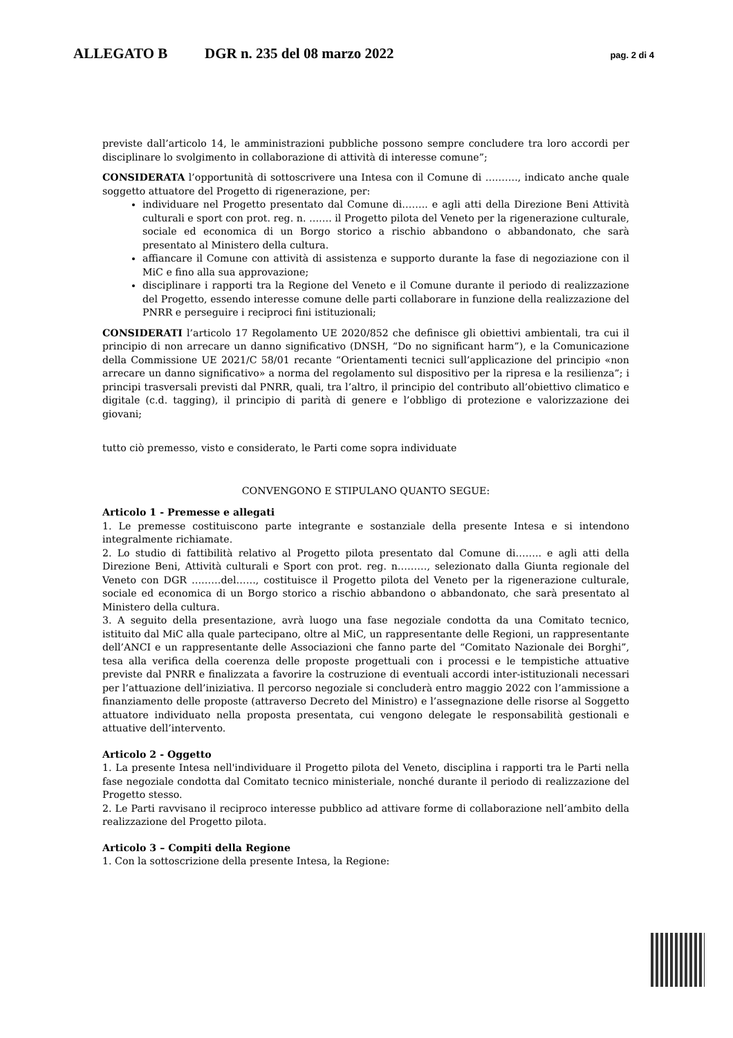ALLEGATO B DGR n. 235 del 08 marzo 2022 pag. 2 di 4
previste dall’articolo 14, le amministrazioni pubbliche possono sempre concludere tra loro accordi per disciplinare lo svolgimento in collaborazione di attività di interesse comune”;
CONSIDERATA l’opportunità di sottoscrivere una Intesa con il Comune di ………., indicato anche quale soggetto attuatore del Progetto di rigenerazione, per:
individuare nel Progetto presentato dal Comune di…….. e agli atti della Direzione Beni Attività culturali e sport con prot. reg. n. ……. il Progetto pilota del Veneto per la rigenerazione culturale, sociale ed economica di un Borgo storico a rischio abbandono o abbandonato, che sarà presentato al Ministero della cultura.
affiancare il Comune con attività di assistenza e supporto durante la fase di negoziazione con il MiC e fino alla sua approvazione;
disciplinare i rapporti tra la Regione del Veneto e il Comune durante il periodo di realizzazione del Progetto, essendo interesse comune delle parti collaborare in funzione della realizzazione del PNRR e perseguire i reciproci fini istituzionali;
CONSIDERATI l’articolo 17 Regolamento UE 2020/852 che definisce gli obiettivi ambientali, tra cui il principio di non arrecare un danno significativo (DNSH, “Do no significant harm”), e la Comunicazione della Commissione UE 2021/C 58/01 recante “Orientamenti tecnici sull’applicazione del principio «non arrecare un danno significativo» a norma del regolamento sul dispositivo per la ripresa e la resilienza”; i principi trasversali previsti dal PNRR, quali, tra l’altro, il principio del contributo all’obiettivo climatico e digitale (c.d. tagging), il principio di parità di genere e l’obbligo di protezione e valorizzazione dei giovani;
tutto ciò premesso, visto e considerato, le Parti come sopra individuate
CONVENGONO E STIPULANO QUANTO SEGUE:
Articolo 1 - Premesse e allegati
1. Le premesse costituiscono parte integrante e sostanziale della presente Intesa e si intendono integralmente richiamate.
2. Lo studio di fattibilità relativo al Progetto pilota presentato dal Comune di…….. e agli atti della Direzione Beni, Attività culturali e Sport con prot. reg. n………, selezionato dalla Giunta regionale del Veneto con DGR ………del……, costituisce il Progetto pilota del Veneto per la rigenerazione culturale, sociale ed economica di un Borgo storico a rischio abbandono o abbandonato, che sarà presentato al Ministero della cultura.
3. A seguito della presentazione, avrà luogo una fase negoziale condotta da una Comitato tecnico, istituito dal MiC alla quale partecipano, oltre al MiC, un rappresentante delle Regioni, un rappresentante dell’ANCI e un rappresentante delle Associazioni che fanno parte del “Comitato Nazionale dei Borghi”, tesa alla verifica della coerenza delle proposte progettuali con i processi e le tempistiche attuative previste dal PNRR e finalizzata a favorire la costruzione di eventuali accordi inter-istituzionali necessari per l’attuazione dell’iniziativa. Il percorso negoziale si concluderà entro maggio 2022 con l’ammissione a finanziamento delle proposte (attraverso Decreto del Ministro) e l’assegnazione delle risorse al Soggetto attuatore individuato nella proposta presentata, cui vengono delegate le responsabilità gestionali e attuative dell’intervento.
Articolo 2 - Oggetto
1. La presente Intesa nell'individuare il Progetto pilota del Veneto, disciplina i rapporti tra le Parti nella fase negoziale condotta dal Comitato tecnico ministeriale, nonché durante il periodo di realizzazione del Progetto stesso.
2. Le Parti ravvisano il reciproco interesse pubblico ad attivare forme di collaborazione nell’ambito della realizzazione del Progetto pilota.
Articolo 3 – Compiti della Regione
1. Con la sottoscrizione della presente Intesa, la Regione: